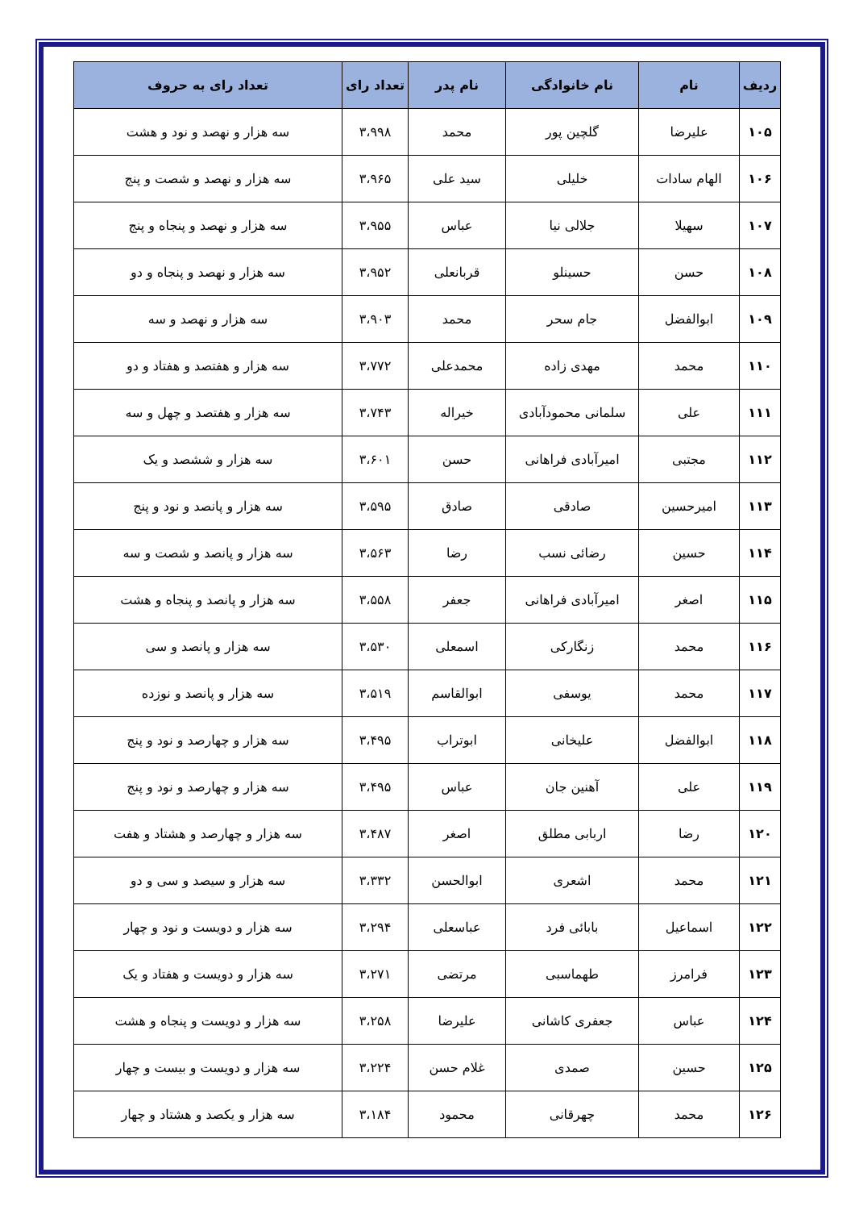| ردیف | نام | نام خانوادگی | نام پدر | تعداد رای | تعداد رای به حروف |
| --- | --- | --- | --- | --- | --- |
| ۱۰۵ | علیرضا | گلچین پور | محمد | ۳،۹۹۸ | سه هزار و نهصد و نود و هشت |
| ۱۰۶ | الهام سادات | خلیلی | سید علی | ۳،۹۶۵ | سه هزار و نهصد و شصت و پنج |
| ۱۰۷ | سهیلا | جلالی نیا | عباس | ۳،۹۵۵ | سه هزار و نهصد و پنجاه و پنج |
| ۱۰۸ | حسن | حسینلو | قربانعلی | ۳،۹۵۲ | سه هزار و نهصد و پنجاه و دو |
| ۱۰۹ | ابوالفضل | جام سحر | محمد | ۳،۹۰۳ | سه هزار و نهصد و سه |
| ۱۱۰ | محمد | مهدی زاده | محمدعلی | ۳،۷۷۲ | سه هزار و هفتصد و هفتاد و دو |
| ۱۱۱ | علی | سلمانی محمودآبادی | خیراله | ۳،۷۴۳ | سه هزار و هفتصد و چهل و سه |
| ۱۱۲ | مجتبی | امیرآبادی فراهانی | حسن | ۳،۶۰۱ | سه هزار و ششصد و یک |
| ۱۱۳ | امیرحسین | صادقی | صادق | ۳،۵۹۵ | سه هزار و پانصد و نود و پنج |
| ۱۱۴ | حسین | رضائی نسب | رضا | ۳،۵۶۳ | سه هزار و پانصد و شصت و سه |
| ۱۱۵ | اصغر | امیرآبادی فراهانی | جعفر | ۳،۵۵۸ | سه هزار و پانصد و پنجاه و هشت |
| ۱۱۶ | محمد | زنگارکی | اسمعلی | ۳،۵۳۰ | سه هزار و پانصد و سی |
| ۱۱۷ | محمد | یوسفی | ابوالقاسم | ۳،۵۱۹ | سه هزار و پانصد و نوزده |
| ۱۱۸ | ابوالفضل | علیخانی | ابوتراب | ۳،۴۹۵ | سه هزار و چهارصد و نود و پنج |
| ۱۱۹ | علی | آهنین جان | عباس | ۳،۴۹۵ | سه هزار و چهارصد و نود و پنج |
| ۱۲۰ | رضا | اربابی مطلق | اصغر | ۳،۴۸۷ | سه هزار و چهارصد و هشتاد و هفت |
| ۱۲۱ | محمد | اشعری | ابوالحسن | ۳،۳۳۲ | سه هزار و سیصد و سی و دو |
| ۱۲۲ | اسماعیل | بابائی فرد | عباسعلی | ۳،۲۹۴ | سه هزار و دویست و نود و چهار |
| ۱۲۳ | فرامرز | طهماسبی | مرتضی | ۳،۲۷۱ | سه هزار و دویست و هفتاد و یک |
| ۱۲۴ | عباس | جعفری کاشانی | علیرضا | ۳،۲۵۸ | سه هزار و دویست و پنجاه و هشت |
| ۱۲۵ | حسین | صمدی | غلام حسن | ۳،۲۲۴ | سه هزار و دویست و بیست و چهار |
| ۱۲۶ | محمد | چهرقانی | محمود | ۳،۱۸۴ | سه هزار و یکصد و هشتاد و چهار |